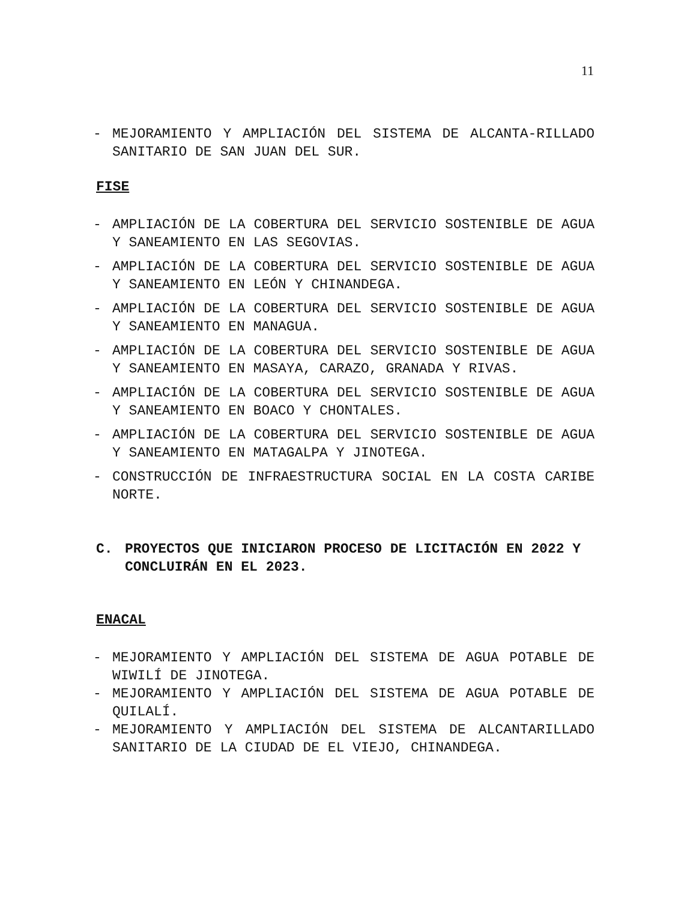11
- MEJORAMIENTO Y AMPLIACIÓN DEL SISTEMA DE ALCANTA-RILLADO SANITARIO DE SAN JUAN DEL SUR.
FISE
- AMPLIACIÓN DE LA COBERTURA DEL SERVICIO SOSTENIBLE DE AGUA Y SANEAMIENTO EN LAS SEGOVIAS.
- AMPLIACIÓN DE LA COBERTURA DEL SERVICIO SOSTENIBLE DE AGUA Y SANEAMIENTO EN LEÓN Y CHINANDEGA.
- AMPLIACIÓN DE LA COBERTURA DEL SERVICIO SOSTENIBLE DE AGUA Y SANEAMIENTO EN MANAGUA.
- AMPLIACIÓN DE LA COBERTURA DEL SERVICIO SOSTENIBLE DE AGUA Y SANEAMIENTO EN MASAYA, CARAZO, GRANADA Y RIVAS.
- AMPLIACIÓN DE LA COBERTURA DEL SERVICIO SOSTENIBLE DE AGUA Y SANEAMIENTO EN BOACO Y CHONTALES.
- AMPLIACIÓN DE LA COBERTURA DEL SERVICIO SOSTENIBLE DE AGUA Y SANEAMIENTO EN MATAGALPA Y JINOTEGA.
- CONSTRUCCIÓN DE INFRAESTRUCTURA SOCIAL EN LA COSTA CARIBE NORTE.
C. PROYECTOS QUE INICIARON PROCESO DE LICITACIÓN EN 2022 Y CONCLUIRÁN EN EL 2023.
ENACAL
- MEJORAMIENTO Y AMPLIACIÓN DEL SISTEMA DE AGUA POTABLE DE WIWILÍ DE JINOTEGA.
- MEJORAMIENTO Y AMPLIACIÓN DEL SISTEMA DE AGUA POTABLE DE QUILALÍ.
- MEJORAMIENTO Y AMPLIACIÓN DEL SISTEMA DE ALCANTARILLADO SANITARIO DE LA CIUDAD DE EL VIEJO, CHINANDEGA.